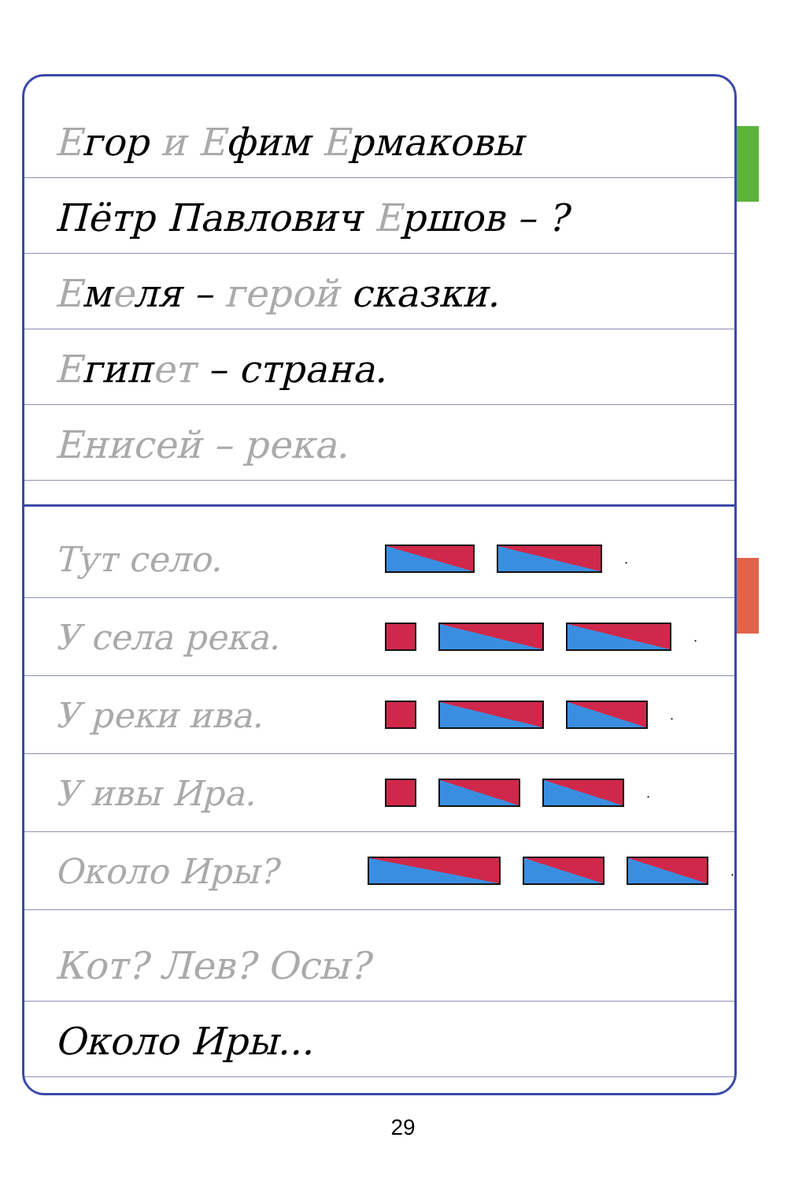Егор и Ефим Ермаковы
Пётр Павлович Ершов – ?
Емеля – герой сказки.
Египет – страна.
Енисей – река.
Тут село. .
У села река. .
У реки ива. .
У ивы Ира. .
Около Иры? .
Кот? Лев? Осы?
Около Иры...
29